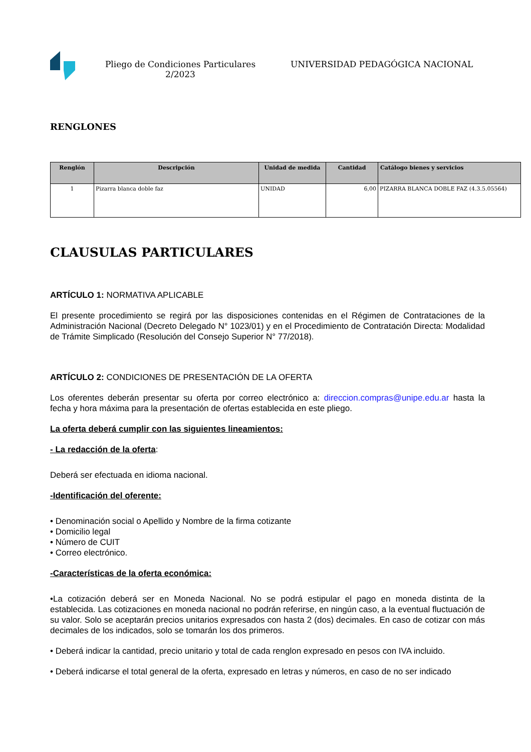Pliego de Condiciones Particulares 2/2023
UNIVERSIDAD PEDAGÓGICA NACIONAL
RENGLONES
| Renglón | Descripción | Unidad de medida | Cantidad | Catálogo bienes y servicios |
| --- | --- | --- | --- | --- |
| 1 | Pizarra blanca doble faz | UNIDAD | 6,00 | PIZARRA BLANCA DOBLE FAZ (4.3.5.05564) |
CLAUSULAS PARTICULARES
ARTÍCULO 1: NORMATIVA APLICABLE
El presente procedimiento se regirá por las disposiciones contenidas en el Régimen de Contrataciones de la Administración Nacional (Decreto Delegado N° 1023/01) y en el Procedimiento de Contratación Directa: Modalidad de Trámite Simplicado (Resolución del Consejo Superior N° 77/2018).
ARTÍCULO 2: CONDICIONES DE PRESENTACIÓN DE LA OFERTA
Los oferentes deberán presentar su oferta por correo electrónico a: direccion.compras@unipe.edu.ar hasta la fecha y hora máxima para la presentación de ofertas establecida en este pliego.
La oferta deberá cumplir con las siguientes lineamientos:
- La redacción de la oferta:
Deberá ser efectuada en idioma nacional.
-Identificación del oferente:
• Denominación social o Apellido y Nombre de la firma cotizante
• Domicilio legal
• Número de CUIT
• Correo electrónico.
-Características de la oferta económica:
•La cotización deberá ser en Moneda Nacional. No se podrá estipular el pago en moneda distinta de la establecida. Las cotizaciones en moneda nacional no podrán referirse, en ningún caso, a la eventual fluctuación de su valor. Solo se aceptarán precios unitarios expresados con hasta 2 (dos) decimales. En caso de cotizar con más decimales de los indicados, solo se tomarán los dos primeros.
• Deberá indicar la cantidad, precio unitario y total de cada renglon expresado en pesos con IVA incluido.
• Deberá indicarse el total general de la oferta, expresado en letras y números, en caso de no ser indicado